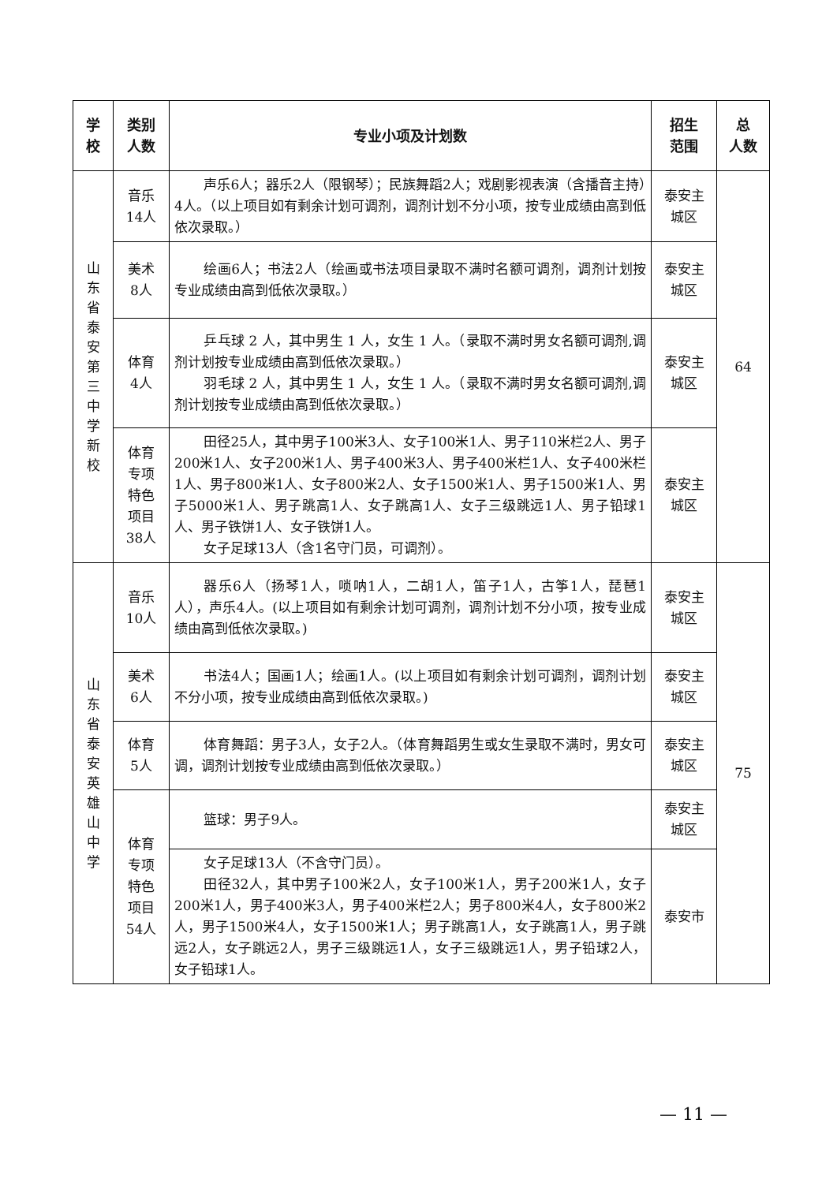| 学 校 | 类别 人数 | 专业小项及计划数 | 招生 范围 | 总 人数 |
| --- | --- | --- | --- | --- |
| 山东省泰安第三中学新校 | 音乐 14人 | 声乐6人；器乐2人（限钢琴）；民族舞蹈2人；戏剧影视表演（含播音主持）4人。（以上项目如有剩余计划可调剂，调剂计划不分小项，按专业成绩由高到低依次录取。） | 泰安主 城区 | 64 |
| | 美术 8人 | 绘画6人；书法2人（绘画或书法项目录取不满时名额可调剂，调剂计划按专业成绩由高到低依次录取。） | 泰安主 城区 | |
| | 体育 4人 | 乒乓球 2 人，其中男生 1 人，女生 1 人。（录取不满时男女名额可调剂,调剂计划按专业成绩由高到低依次录取。） 羽毛球 2 人，其中男生 1 人，女生 1 人。（录取不满时男女名额可调剂,调剂计划按专业成绩由高到低依次录取。） | 泰安主 城区 | |
| | 体育 专项 特色 项目 38人 | 田径25人，其中男子100米3人、女子100米1人、男子110米栏2人、男子200米1人、女子200米1人、男子400米3人、男子400米栏1人、女子400米栏1人、男子800米1人、女子800米2人、女子1500米1人、男子1500米1人、男子5000米1人、男子跳高1人、女子跳高1人、女子三级跳远1人、男子铅球1人、男子铁饼1人、女子铁饼1人。 女子足球13人（含1名守门员，可调剂）。 | 泰安主 城区 | |
| 山东省泰安英雄山中学 | 音乐 10人 | 器乐6人（扬琴1人，唢呐1人，二胡1人，笛子1人，古筝1人，琵琶1人），声乐4人。(以上项目如有剩余计划可调剂，调剂计划不分小项，按专业成绩由高到低依次录取。) | 泰安主 城区 | 75 |
| | 美术 6人 | 书法4人；国画1人；绘画1人。(以上项目如有剩余计划可调剂，调剂计划不分小项，按专业成绩由高到低依次录取。) | 泰安主 城区 | |
| | 体育 5人 | 体育舞蹈：男子3人，女子2人。（体育舞蹈男生或女生录取不满时，男女可调，调剂计划按专业成绩由高到低依次录取。） | 泰安主 城区 | |
| | 体育 专项 特色 项目 54人 | 篮球：男子9人。 | 泰安主 城区 | |
| | | 女子足球13人（不含守门员）。 田径32人，其中男子100米2人，女子100米1人，男子200米1人，女子200米1人，男子400米3人，男子400米栏2人；男子800米4人，女子800米2人，男子1500米4人，女子1500米1人；男子跳高1人，女子跳高1人，男子跳远2人，女子跳远2人，男子三级跳远1人，女子三级跳远1人，男子铅球2人，女子铅球1人。 | 泰安市 | |
— 11 —